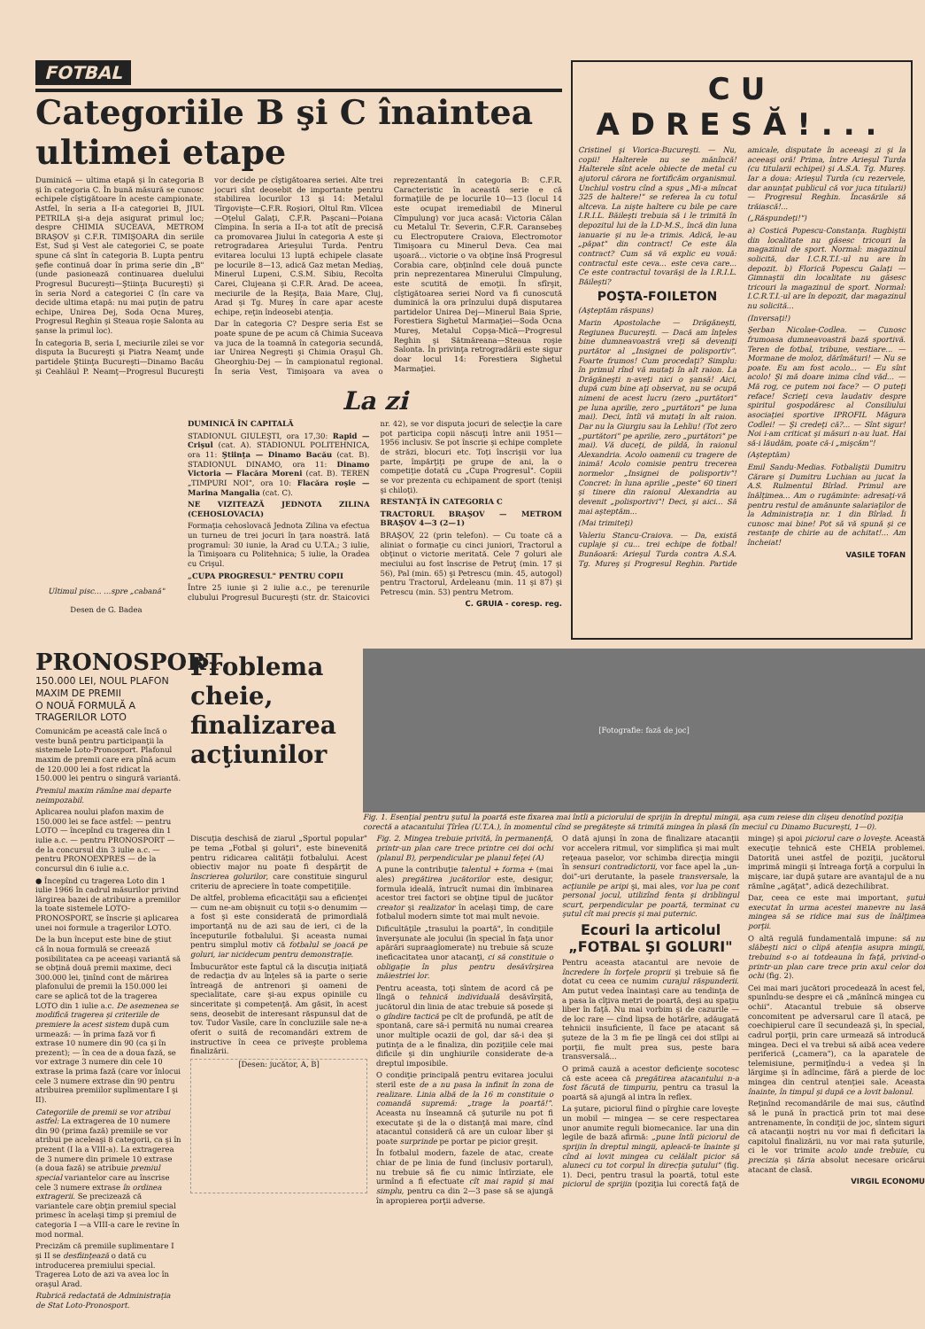FOTBAL
Categoriile B şi C înaintea ultimei etape
Duminică — ultima etapă şi în categoria B şi în categoria C. În bună măsură se cunosc echipele cîştigătoare în aceste campionate. Astfel, în seria a II-a categoriei B, JIUL PETRILA şi-a deja asigurat primul loc; despre CHIMIA SUCEAVA, METROM BRAŞOV şi C.F.R. TIMIŞOARA din seriile Est, Sud şi Vest ale categoriei C, se poate spune că sînt în categoria B. Lupta pentru şefie continuă doar în prima serie din „B" (unde pasionează continuarea duelului Progresul Bucureşti—Ştiinţa Bucureşti) şi în seria Nord a categoriei C (în care va decide ultima etapă: nu mai puţin de patru echipe, Unirea Dej, Soda Ocna Mureş, Progresul Reghin şi Steaua roşie Salonta au şanse la primul loc).
În categoria B, seria I, meciurile zilei se vor disputa la Bucureşti şi Piatra Neamţ unde partidele Ştiinţa Bucureşti—Dinamo Bacău şi Ceahlăul P. Neamţ—Progresul Bucureşti vor decide pe cîştigătoarea seriei. Alte trei jocuri sînt deosebit de importante pentru stabilirea locurilor 13 şi 14: Metalul Tîrgovişte—C.F.R. Roşiori, Oltul Rm. Vîlcea—Oţelul Galaţi, C.F.R. Paşcani—Poiana Cîmpina. În seria a II-a tot atît de precisă ca promovarea Jiului în categoria A este şi retrogradarea Arieşului Turda. Pentru evitarea locului 13 luptă echipele clasate pe locurile 8—13, adică Gaz metan Mediaş, Minerul Lupeni, C.S.M. Sibiu, Recolta Carei, Clujeana şi C.F.R. Arad. De aceea, meciurile de la Reşiţa, Baia Mare, Cluj, Arad şi Tg. Mureş în care apar aceste echipe, reţin îndeosebi atenţia.
Dar în categoria C? Despre seria Est se poate spune de pe acum că Chimia Suceava va juca de la toamnă în categoria secundă, iar Unirea Negreşti şi Chimia Oraşul Gh. Gheorghiu-Dej — în campionatul regional. În seria Vest, Timişoara va avea o reprezentantă în categoria B: C.F.R. Caracteristic în această serie e că formaţiile de pe locurile 10—13 (locul 14 este ocupat iremediabil de Minerul Cîmpulung) vor juca acasă: Victoria Călan cu Metalul Tr. Severin, C.F.R. Caransebeş cu Electroputere Craiova, Electromotor Timişoara cu Minerul Deva. Cea mai uşoară... victorie o va obţine însă Progresul Corabia care, obţinînd cele două puncte prin neprezentarea Minerului Cîmpulung, este scutită de emoţii. În sfîrşit, cîştigătoarea seriei Nord va fi cunoscută duminică la ora prînzului după disputarea partidelor Unirea Dej—Minerul Baia Sprie, Forestiera Sighetul Marmaţiei—Soda Ocna Mureş, Metalul Copşa-Mică—Progresul Reghin şi Sătmăreana—Steaua roşie Salonta. În privinţa retrogradării este sigur doar locul 14: Forestiera Sighetul Marmaţiei.
Ultimul pisc... ...spre „cabană"
Desen de G. Badea
La zi
DUMINICĂ ÎN CAPITALĂ
STADIONUL GIULEŞTI, ora 17,30: Rapid — Crişul (cat. A). STADIONUL POLITEHNICA, ora 11: Ştiinţa — Dinamo Bacău (cat. B). STADIONUL DINAMO, ora 11: Dinamo Victoria — Flacăra Moreni (cat. B). TEREN „TIMPURI NOI", ora 10: Flacăra roşie — Marina Mangalia (cat. C).
NE VIZITEAZĂ JEDNOTA ZILINA (CEHOSLOVACIA)
Formaţia cehoslovacă Jednota Zilina va efectua un turneu de trei jocuri în ţara noastră. Iată programul: 30 iunie, la Arad cu U.T.A.; 3 iulie, la Timişoara cu Politehnica; 5 iulie, la Oradea cu Crişul.
„CUPA PROGRESUL" PENTRU COPII
Între 25 iunie şi 2 iulie a.c., pe terenurile clubului Progresul Bucureşti (str. dr. Staicovici nr. 42), se vor disputa jocuri de selecţie la care pot participa copii născuţi între anii 1951—1956 inclusiv. Se pot înscrie şi echipe complete de străzi, blocuri etc. Toţi înscrişii vor lua parte, împărţiţi pe grupe de ani, la o competiţie dotată cu „Cupa Progresul". Copiii se vor prezenta cu echipament de sport (tenişi şi chiloţi).
RESTANŢĂ ÎN CATEGORIA C
TRACTORUL BRAŞOV — METROM BRAŞOV 4—3 (2—1)
BRAŞOV, 22 (prin telefon). — Cu toate că a aliniat o formaţie cu cinci juniori, Tractorul a obţinut o victorie meritată. Cele 7 goluri ale meciului au fost înscrise de Petruţ (min. 17 şi 56), Pal (min. 65) şi Petrescu (min. 45, autogol) pentru Tractorul, Ardeleanu (min. 11 şi 87) şi Petrescu (min. 53) pentru Metrom.
C. GRUIA - coresp. reg.
CU ADRESĂ!...
Cristinel şi Viorica-Bucureşti. — Nu, copii! Halterele nu se mănîncă! Halterele sînt acele obiecte de metal cu ajutorul cărora ne fortificăm organismul. Unchiul vostru cînd a spus „Mi-a mîncat 325 de haltere!" se referea la cu totul altceva. La nişte haltere cu bile pe care I.R.I.L. Băileşti trebuia să i le trimită în depozitul lui de la I.D-M.S., încă din luna ianuarie şi nu le-a trimis. Adică, le-au „păpat" din contract! Ce este ăla contract? Cum să vă explic eu vouă: contractul este ceva... este ceva care... Ce este contractul tovarăşi de la I.R.I.L. Băileşti?
POŞTA-FOILETON
(Aşteptăm răspuns)
Marin Apostolache — Drăgăneşti, Regiunea Bucureşti. — Dacă am înţeles bine dumneavoastră vreţi să deveniţi purtător al „Insignei de polisportiv". Foarte frumos! Cum procedaţi? Simplu: în primul rînd vă mutaţi în alt raion. La Drăgăneşti n-aveţi nici o şansă! Aici, după cum bine aţi observat, nu se ocupă nimeni de acest lucru (zero „purtători" pe luna aprilie, zero „purtători" pe luna mai). Deci, întîi vă mutaţi în alt raion. Dar nu la Giurgiu sau la Lehliu! (Tot zero „purtători" pe aprilie, zero „purtători" pe mai). Vă duceţi, de pildă, în raionul Alexandria. Acolo oamenii cu tragere de inimă! Acolo comisie pentru trecerea normelor „Insignei de polisportiv"! Concret: în luna aprilie „peste" 60 tineri şi tinere din raionul Alexandria au devenit „polisportivi"! Deci, şi aici... Să mai aşteptăm...
(Mai trimiteţi)
Valeriu Stancu-Craiova. — Da, există cuplaje şi cu... trei echipe de fotbal! Bunăoară: Arieşul Turda contra A.S.A. Tg. Mureş şi Progresul Reghin. Partide amicale, disputate în aceeaşi zi şi la aceeaşi oră! Prima, între Arieşul Turda (cu titularii echipei) şi A.S.A. Tg. Mureş. Iar a doua: Arieşul Turda (cu rezervele, dar anunţat publicul că vor juca titularii) — Progresul Reghin. Încasările să trăiască!...
(„Răspundeţi!")
a) Costică Popescu-Constanţa. Rugbiştii din localitate nu găsesc tricouri la magazinul de sport. Normal: magazinul solicită, dar I.C.R.T.I.-ul nu are în depozit. b) Florică Popescu Galaţi — Gimnaştii din localitate nu găsesc tricouri la magazinul de sport. Normal: I.C.R.T.I.-ul are în depozit, dar magazinul nu solicită...
(Inversaţi!)
Şerban Nicolae-Codlea. — Cunosc frumoasa dumneavoastră bază sportivă. Teren de fotbal, tribune, vestiare... — Mormane de moloz, dărîmături! — Nu se poate. Eu am fost acolo... — Eu sînt acolo! Şi mă doare inima cînd văd... — Mă rog, ce putem noi face? — O puteţi reface! Scrieţi ceva laudativ despre spiritul gospodăresc al Consiliului asociaţiei sportive IPROFIL Măgura Codlei! — Şi credeţi că?... — Sînt sigur! Noi i-am criticat şi măsuri n-au luat. Hai să-i lăudăm, poate că-i „mişcăm"!
(Aşteptăm)
Emil Sandu-Medias. Fotbaliştii Dumitru Cărare şi Dumitru Luchian au jucat la A.S. Rulmentul Bîrlad. Primul are înălţimea... Am o rugăminte: adresaţi-vă pentru restul de amănunte salariaţilor de la Administraţia nr. 1 din Bîrlad. Îi cunosc mai bine! Pot să vă spună şi ce restanţe de chirie au de achitat!... Am încheiat!
VASILE TOFAN
PRONOSPORT
150.000 LEI, NOUL PLAFON MAXIM DE PREMII
O NOUĂ FORMULĂ A TRAGERILOR LOTO
Comunicăm pe această cale încă o veste bună pentru participanţii la sistemele Loto-Pronosport. Plafonul maxim de premii care era pînă acum de 120.000 lei a fost ridicat la 150.000 lei pentru o singură variantă.
Premiul maxim rămîne mai departe neimpozabil.
Aplicarea noului plafon maxim de 150.000 lei se face astfel: — pentru LOTO — începînd cu tragerea din 1 iulie a.c. — pentru PRONOSPORT — de la concursul din 3 iulie a.c. — pentru PRONOEXPRES — de la concursul din 6 iulie a.c.
● Începînd cu tragerea Loto din 1 iulie 1966 în cadrul măsurilor privind lărgirea bazei de atribuire a premiilor la toate sistemele LOTO-PRONOSPORT, se înscrie şi aplicarea unei noi formule a tragerilor LOTO.
De la bun început este bine de ştiut că în noua formulă se creează posibilitatea ca pe aceeaşi variantă să se obţină două premii maxime, deci 300.000 lei, ţinînd cont de mărirea plafonului de premii la 150.000 lei care se aplică tot de la tragerea LOTO din 1 iulie a.c. De asemenea se modifică tragerea şi criteriile de premiere la acest sistem după cum urmează: — în prima fază vor fi extrase 10 numere din 90 (ca şi în prezent); — în cea de a doua fază, se vor extrage 3 numere din cele 10 extrase la prima fază (care vor înlocui cele 3 numere extrase din 90 pentru atribuirea premiilor suplimentare I şi II).
Categoriile de premii se vor atribui astfel: La extragerea de 10 numere din 90 (prima fază) premiile se vor atribui pe aceleaşi 8 categorii, ca şi în prezent (I la a VIII-a). La extragerea de 3 numere din primele 10 extrase (a doua fază) se atribuie premiul special variantelor care au înscrise cele 3 numere extrase în ordinea extragerii. Se precizează că variantele care obţin premiul special primesc în acelaşi timp şi premiul de categoria I —a VIII-a care le revine în mod normal.
Precizăm că premiile suplimentare I şi II se desfiinţează o dată cu introducerea premiului special. Tragerea Loto de azi va avea loc în oraşul Arad.
Rubrică redactată de Administraţia de Stat Loto-Pronosport.
Problema cheie, finalizarea acţiunilor
[Fotografie: fază de joc]
Fig. 1. Esenţial pentru şutul la poartă este fixarea mai întîi a piciorului de sprijin în dreptul mingii, aşa cum reiese din clişeu denotînd poziţia corectă a atacantului Ţîrlea (U.T.A.), în momentul cînd se pregăteşte să trimită mingea în plasă (în meciul cu Dinamo Bucureşti, 1—0).
Discuţia deschisă de ziarul „Sportul popular" pe tema „Fotbal şi goluri", este binevenită pentru ridicarea calităţii fotbalului. Acest obiectiv major nu poate fi despărţit de înscrierea golurilor, care constituie singurul criteriu de apreciere în toate competiţiile.
De altfel, problema eficacităţii sau a eficienţei — cum ne-am obişnuit cu toţii s-o denumim — a fost şi este considerată de primordială importanţă nu de azi sau de ieri, ci de la începuturile fotbalului. Şi aceasta numai pentru simplul motiv că fotbalul se joacă pe goluri, iar nicidecum pentru demonstraţie.
Îmbucurător este faptul că la discuţia iniţiată de redacţia dv au înţeles să ia parte o serie întreagă de antrenori şi oameni de specialitate, care şi-au expus opiniile cu sinceritate şi competenţă. Am găsit, în acest sens, deosebit de interesant răspunsul dat de tov. Tudor Vasile, care în concluziile sale ne-a oferit o suită de recomandări extrem de instructive în ceea ce priveşte problema finalizării.
[Desen: jucător, A, B]
Fig. 2. Mingea trebuie privită, în permanenţă, printr-un plan care trece printre cei doi ochi (planul B), perpendicular pe planul feţei (A)
A pune la contribuţie talentul + forma + (mai ales) pregătirea jucătorilor este, desigur, formula ideală, întrucît numai din îmbinarea acestor trei factori se obţine tipul de jucător creator şi realizator în acelaşi timp, de care fotbalul modern simte tot mai mult nevoie.
Dificultăţile „trasului la poartă", în condiţiile înverşunate ale jocului (în special în faţa unor apărări supraaglomerate) nu trebuie să scuze ineficacitatea unor atacanţi, ci să constituie o obligaţie în plus pentru desăvîrşirea măiestriei lor.
Pentru aceasta, toţi sîntem de acord că pe lîngă o tehnică individuală desăvîrşită, jucătorul din linia de atac trebuie să posede şi o gîndire tactică pe cît de profundă, pe atît de spontană, care să-i permită nu numai crearea unor multiple ocazii de gol, dar să-i dea şi putinţa de a le finaliza, din poziţiile cele mai dificile şi din unghiurile considerate de-a dreptul imposibile.
O condiţie principală pentru evitarea jocului steril este de a nu pasa la infinit în zona de realizare. Linia albă de la 16 m constituie o comandă supremă: „trage la poartă!". Aceasta nu înseamnă că şuturile nu pot fi executate şi de la o distanţă mai mare, cînd atacantul consideră că are un culoar liber şi poate surprinde pe portar pe picior greşit.
În fotbalul modern, fazele de atac, create chiar de pe linia de fund (inclusiv portarul), nu trebuie să fie cu nimic întîrziate, ele urmînd a fi efectuate cît mai rapid şi mai simplu, pentru ca din 2—3 pase să se ajungă în apropierea porţii adverse.
O dată ajunşi în zona de finalizare atacanţii vor accelera ritmul, vor simplifica şi mai mult reţeaua paselor, vor schimba direcţia mingii în sensuri contradictorii, vor face apel la „un-doi"-uri derutante, la pasele transversale, la acţiunile pe aripi şi, mai ales, vor lua pe cont personal jocul, utilizînd fenta şi driblingul scurt, perpendicular pe poartă, terminat cu şutul cît mai precis şi mai puternic.
Ecouri la articolul „FOTBAL ŞI GOLURI"
Pentru aceasta atacantul are nevoie de încredere în forţele proprii şi trebuie să fie dotat cu ceea ce numim curajul răspunderii. Am putut vedea înaintaşi care au tendinţa de a pasa la cîţiva metri de poartă, deşi au spaţiu liber în faţă. Nu mai vorbim şi de cazurile — de loc rare — cînd lipsa de hotărîre, adăugată tehnicii insuficiente, îl face pe atacant să şuteze de la 3 m fie pe lîngă cei doi stîlpi ai porţii, fie mult prea sus, peste bara transversală...
O primă cauză a acestor deficienţe socotesc că este aceea că pregătirea atacantului n-a fost făcută de timpuriu, pentru ca trasul la poartă să ajungă al intra în reflex.
La şutare, piciorul fiind o pîrghie care loveşte un mobil — mingea — se cere respectarea unor anumite reguli biomecanice. Iar una din legile de bază afirmă: „pune întîi piciorul de sprijin în dreptul mingii, apleacă-te înainte şi cînd ai lovit mingea cu celălalt picior să aluneci cu tot corpul în direcţia şutului" (fig. 1). Deci, pentru trasul la poartă, totul este piciorul de sprijin (poziţia lui corectă faţă de minge) şi apoi piciorul care o loveşte. Această execuţie tehnică este CHEIA problemei. Datorită unei astfel de poziţii, jucătorul imprimă mingii şi întreaga forţă a corpului în mişcare, iar după şutare are avantajul de a nu rămîne „agăţat", adică dezechilibrat.
Dar, ceea ce este mai important, şutul executat în urma acestei manevre nu lasă mingea să se ridice mai sus de înălţimea porţii.
O altă regulă fundamentală impune: să nu slăbeşti nici o clipă atenţia asupra mingii, trebuind s-o ai totdeauna în faţă, privind-o printr-un plan care trece prin axul celor doi ochi (fig. 2).
Cei mai mari jucători procedează în acest fel, spunîndu-se despre ei că „mănîncă mingea cu ochii". Atacantul trebuie să observe concomitent pe adversarul care îl atacă, pe coechipierul care îl secundează şi, în special, cadrul porţii, prin care urmează să introducă mingea. Deci el va trebui să aibă acea vedere periferică („camera"), ca la aparatele de telemisiune, permiţîndu-i a vedea şi în lărgime şi în adîncime, fără a pierde de loc mingea din centrul atenţiei sale. Aceasta înainte, în timpul şi după ce a lovit balonul.
Reţinînd recomandările de mai sus, căutînd să le pună în practică prin tot mai dese antrenamente, în condiţii de joc, sîntem siguri că atacanţii noştri nu vor mai fi deficitari la capitolul finalizării, nu vor mai rata şuturile, ci le vor trimite acolo unde trebuie, cu precizia şi tăria absolut necesare oricărui atacant de clasă.
VIRGIL ECONOMU